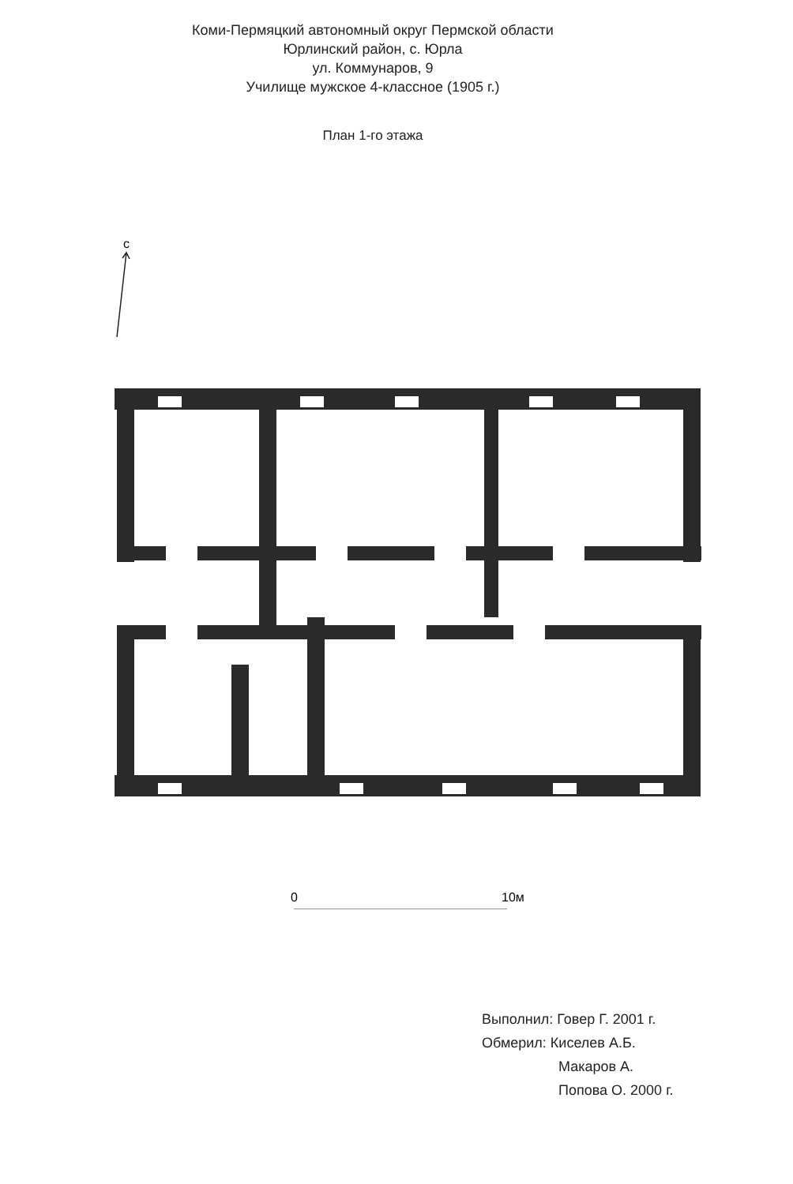Коми-Пермяцкий автономный округ Пермской области
Юрлинский район, с. Юрла
ул. Коммунаров, 9
Училище мужское 4-классное (1905 г.)
План 1-го этажа
с
0
10м
Выполнил: Говер Г. 2001 г.
Обмерил: Киселев А.Б.
Макаров А.
Попова О. 2000 г.